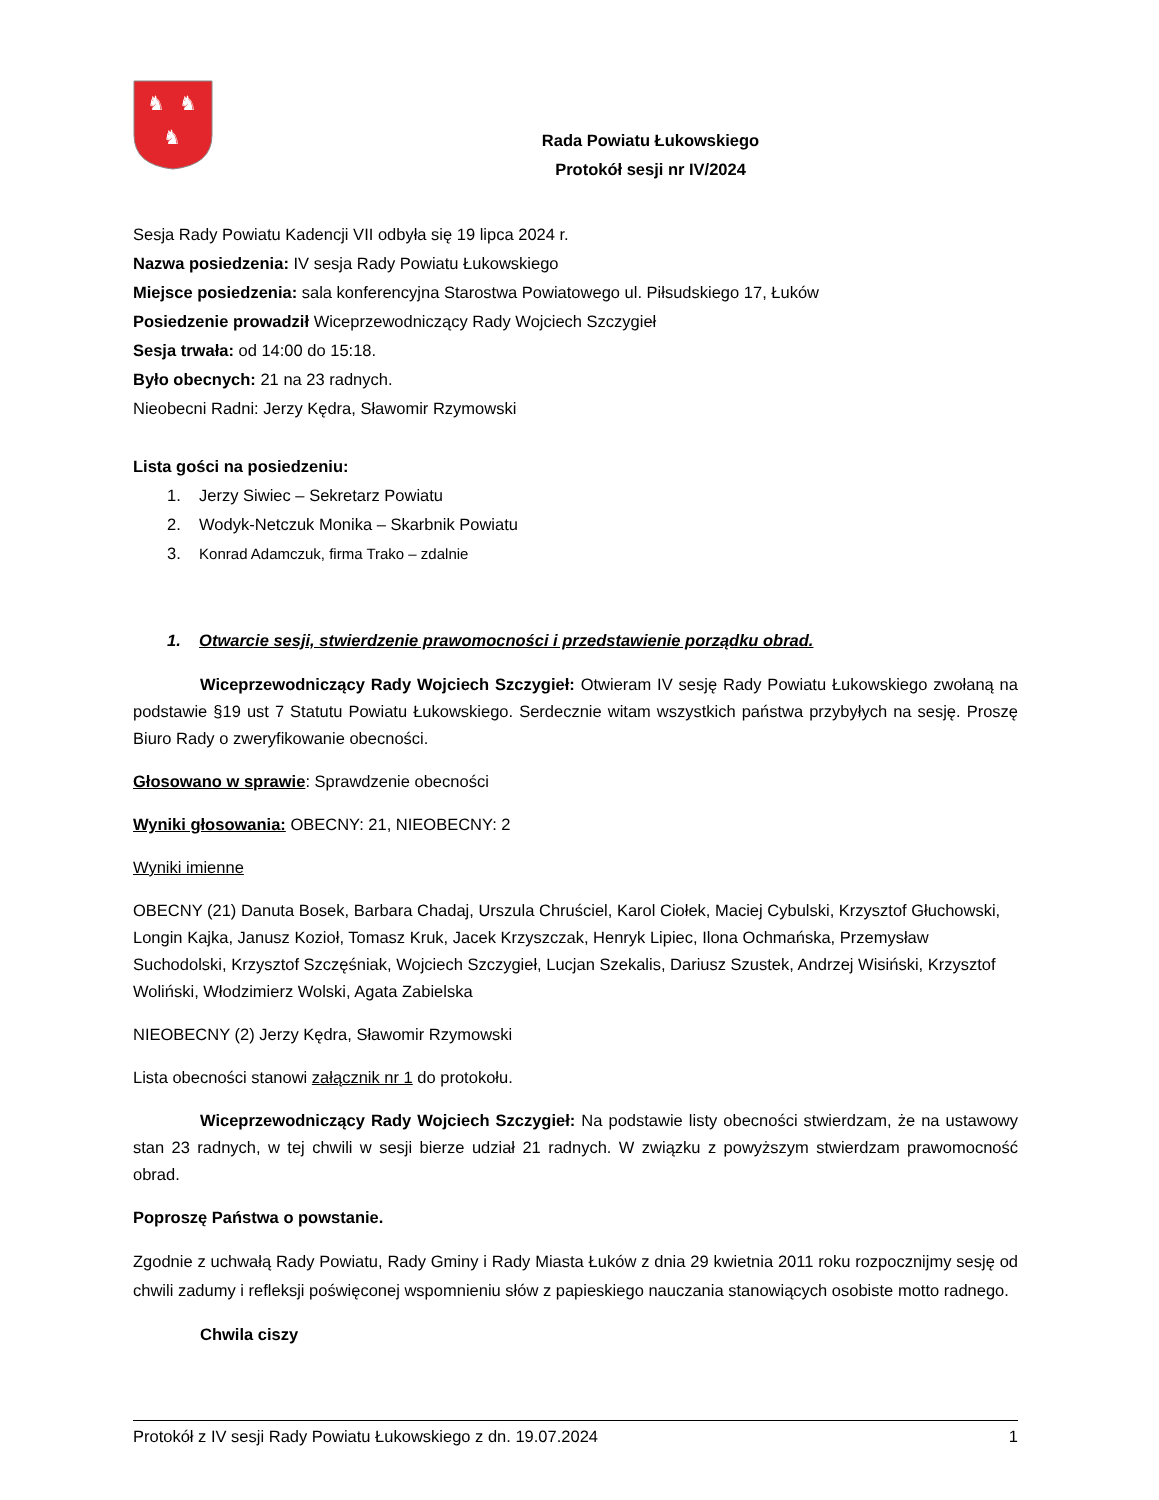♞
♞
♞
Rada Powiatu Łukowskiego
Protokół sesji nr IV/2024
Sesja Rady Powiatu Kadencji VII odbyła się 19 lipca 2024 r.
Nazwa posiedzenia: IV sesja Rady Powiatu Łukowskiego
Miejsce posiedzenia: sala konferencyjna Starostwa Powiatowego ul. Piłsudskiego 17, Łuków
Posiedzenie prowadził Wiceprzewodniczący Rady Wojciech Szczygieł
Sesja trwała: od 14:00 do 15:18.
Było obecnych: 21 na 23 radnych.
Nieobecni Radni: Jerzy Kędra, Sławomir Rzymowski
Lista gości na posiedzeniu:
1. Jerzy Siwiec – Sekretarz Powiatu
2. Wodyk-Netczuk Monika – Skarbnik Powiatu
3. Konrad Adamczuk, firma Trako – zdalnie
1. Otwarcie sesji, stwierdzenie prawomocności i przedstawienie porządku obrad.
Wiceprzewodniczący Rady Wojciech Szczygieł: Otwieram IV sesję Rady Powiatu Łukowskiego zwołaną na podstawie §19 ust 7 Statutu Powiatu Łukowskiego. Serdecznie witam wszystkich państwa przybyłych na sesję. Proszę Biuro Rady o zweryfikowanie obecności.
Głosowano w sprawie: Sprawdzenie obecności
Wyniki głosowania: OBECNY: 21, NIEOBECNY: 2
Wyniki imienne
OBECNY (21) Danuta Bosek, Barbara Chadaj, Urszula Chruściel, Karol Ciołek, Maciej Cybulski, Krzysztof Głuchowski, Longin Kajka, Janusz Kozioł, Tomasz Kruk, Jacek Krzyszczak, Henryk Lipiec, Ilona Ochmańska, Przemysław Suchodolski, Krzysztof Szczęśniak, Wojciech Szczygieł, Lucjan Szekalis, Dariusz Szustek, Andrzej Wisiński, Krzysztof Woliński, Włodzimierz Wolski, Agata Zabielska
NIEOBECNY (2) Jerzy Kędra, Sławomir Rzymowski
Lista obecności stanowi załącznik nr 1 do protokołu.
Wiceprzewodniczący Rady Wojciech Szczygieł: Na podstawie listy obecności stwierdzam, że na ustawowy stan 23 radnych, w tej chwili w sesji bierze udział 21 radnych. W związku z powyższym stwierdzam prawomocność obrad.
Poproszę Państwa o powstanie.
Zgodnie z uchwałą Rady Powiatu, Rady Gminy i Rady Miasta Łuków z dnia 29 kwietnia 2011 roku rozpocznijmy sesję od chwili zadumy i refleksji poświęconej wspomnieniu słów z papieskiego nauczania stanowiących osobiste motto radnego.
Chwila ciszy
Protokół z IV sesji Rady Powiatu Łukowskiego z dn. 19.07.2024 1